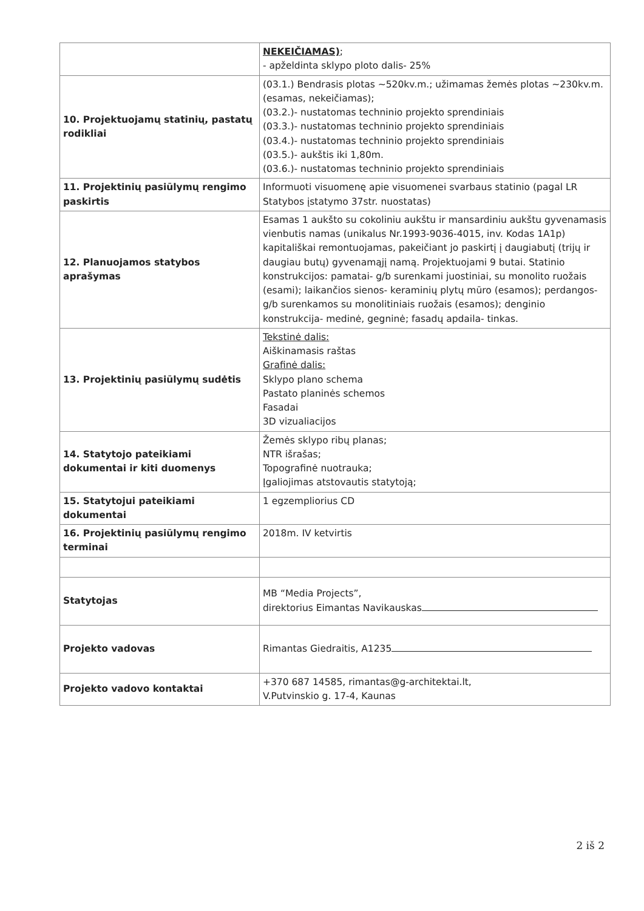| | NEKEIČIAMAS) ; - apželdinta sklypo ploto dalis- 25% |
| 10. Projektuojamų statinių, pastatų rodikliai | (03.1.) Bendrasis plotas ~520kv.m.; užimamas žemės plotas ~230kv.m. (esamas, nekeičiamas); (03.2.)- nustatomas techninio projekto sprendiniais (03.3.)- nustatomas techninio projekto sprendiniais (03.4.)- nustatomas techninio projekto sprendiniais (03.5.)- aukštis iki 1,80m. (03.6.)- nustatomas techninio projekto sprendiniais |
| 11. Projektinių pasiūlymų rengimo paskirtis | Informuoti visuomenę apie visuomenei svarbaus statinio (pagal LR Statybos įstatymo 37str. nuostatas) |
| 12. Planuojamos statybos aprašymas | Esamas 1 aukšto su cokoliniu aukštu ir mansardiniu aukštu gyvenamasis vienbutis namas (unikalus Nr.1993-9036-4015, inv. Kodas 1A1p) kapitališkai remontuojamas, pakeičiant jo paskirtį į daugiabutį (trijų ir daugiau butų) gyvenamąjį namą. Projektuojami 9 butai. Statinio konstrukcijos: pamatai- g/b surenkami juostiniai, su monolito ruožais (esami); laikančios sienos- keraminių plytų mūro (esamos); perdangos- g/b surenkamos su monolitiniais ruožais (esamos); denginio konstrukcija- medinė, gegninė; fasadų apdaila- tinkas. |
| 13. Projektinių pasiūlymų sudėtis | Tekstinė dalis: Aiškinamasis raštas Grafinė dalis: Sklypo plano schema Pastato planinės schemos Fasadai 3D vizualiacijos |
| 14. Statytojo pateikiami dokumentai ir kiti duomenys | Žemės sklypo ribų planas; NTR išrašas; Topografinė nuotrauka; Įgaliojimas atstovautis statytoją; |
| 15. Statytojui pateikiami dokumentai | 1 egzempliorius CD |
| 16. Projektinių pasiūlymų rengimo terminai | 2018m. IV ketvirtis |
| Statytojas | MB “Media Projects”, direktorius Eimantas Navikauskas |
| Projekto vadovas | Rimantas Giedraitis, A1235 |
| Projekto vadovo kontaktai | +370 687 14585, rimantas@g-architektai.lt, V.Putvinskio g. 17-4, Kaunas |
2 iš 2